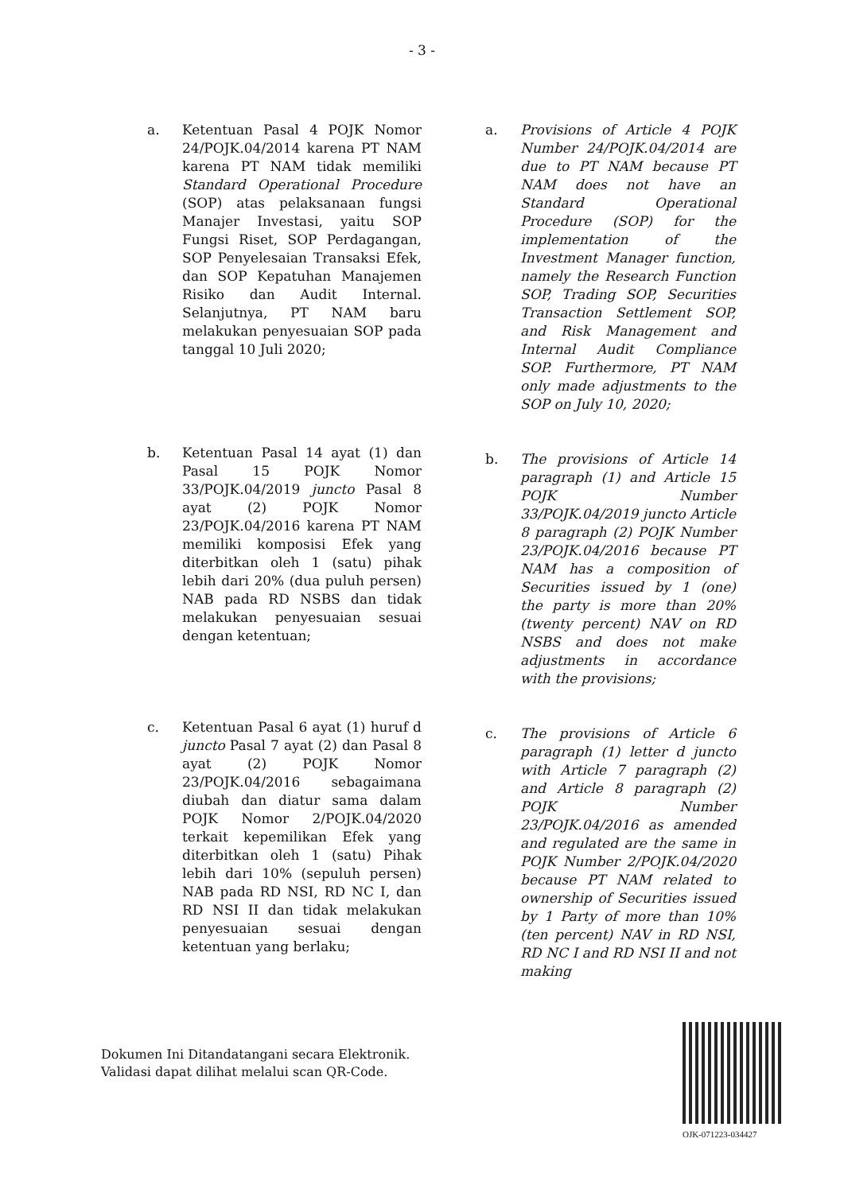- 3 -
a. Ketentuan Pasal 4 POJK Nomor 24/POJK.04/2014 karena PT NAM karena PT NAM tidak memiliki Standard Operational Procedure (SOP) atas pelaksanaan fungsi Manajer Investasi, yaitu SOP Fungsi Riset, SOP Perdagangan, SOP Penyelesaian Transaksi Efek, dan SOP Kepatuhan Manajemen Risiko dan Audit Internal. Selanjutnya, PT NAM baru melakukan penyesuaian SOP pada tanggal 10 Juli 2020;
b. Ketentuan Pasal 14 ayat (1) dan Pasal 15 POJK Nomor 33/POJK.04/2019 juncto Pasal 8 ayat (2) POJK Nomor 23/POJK.04/2016 karena PT NAM memiliki komposisi Efek yang diterbitkan oleh 1 (satu) pihak lebih dari 20% (dua puluh persen) NAB pada RD NSBS dan tidak melakukan penyesuaian sesuai dengan ketentuan;
c. Ketentuan Pasal 6 ayat (1) huruf d juncto Pasal 7 ayat (2) dan Pasal 8 ayat (2) POJK Nomor 23/POJK.04/2016 sebagaimana diubah dan diatur sama dalam POJK Nomor 2/POJK.04/2020 terkait kepemilikan Efek yang diterbitkan oleh 1 (satu) Pihak lebih dari 10% (sepuluh persen) NAB pada RD NSI, RD NC I, dan RD NSI II dan tidak melakukan penyesuaian sesuai dengan ketentuan yang berlaku;
a. Provisions of Article 4 POJK Number 24/POJK.04/2014 are due to PT NAM because PT NAM does not have an Standard Operational Procedure (SOP) for the implementation of the Investment Manager function, namely the Research Function SOP, Trading SOP, Securities Transaction Settlement SOP, and Risk Management and Internal Audit Compliance SOP. Furthermore, PT NAM only made adjustments to the SOP on July 10, 2020;
b. The provisions of Article 14 paragraph (1) and Article 15 POJK Number 33/POJK.04/2019 juncto Article 8 paragraph (2) POJK Number 23/POJK.04/2016 because PT NAM has a composition of Securities issued by 1 (one) the party is more than 20% (twenty percent) NAV on RD NSBS and does not make adjustments in accordance with the provisions;
c. The provisions of Article 6 paragraph (1) letter d juncto with Article 7 paragraph (2) and Article 8 paragraph (2) POJK Number 23/POJK.04/2016 as amended and regulated are the same in POJK Number 2/POJK.04/2020 because PT NAM related to ownership of Securities issued by 1 Party of more than 10% (ten percent) NAV in RD NSI, RD NC I and RD NSI II and not making
Dokumen Ini Ditandatangani secara Elektronik.
Validasi dapat dilihat melalui scan QR-Code.
OJK-071223-034427